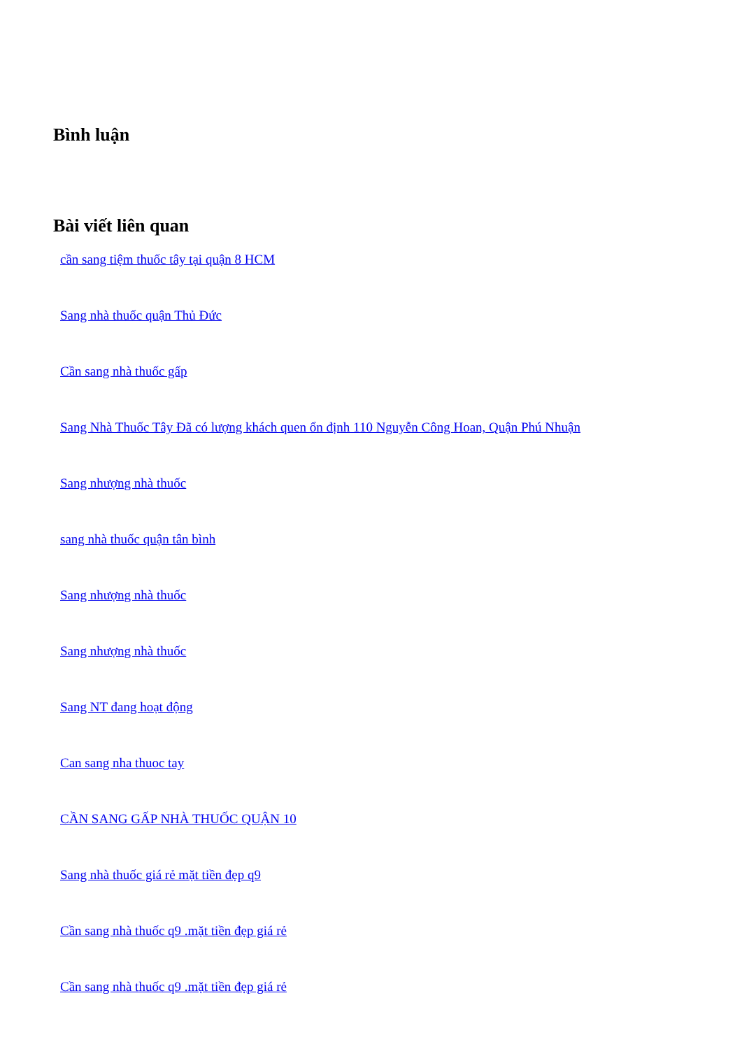Bình luận
Bài viết liên quan
cần sang tiệm thuốc tây tại quận 8 HCM
Sang nhà thuốc quận Thủ Đức
Cần sang nhà thuốc gấp
Sang Nhà Thuốc Tây Đã có lượng khách quen ổn định 110 Nguyễn Công Hoan, Quận Phú Nhuận
Sang nhượng nhà thuốc
sang nhà thuốc quận tân bình
Sang nhượng nhà thuốc
Sang nhượng nhà thuốc
Sang NT đang hoạt động
Can sang nha thuoc tay
CẦN SANG GẤP NHÀ THUỐC QUẬN 10
Sang nhà thuốc giá rẻ mặt tiền đẹp q9
Cần sang nhà thuốc q9 .mặt tiền đẹp giá rẻ
Cần sang nhà thuốc q9 .mặt tiền đẹp giá rẻ